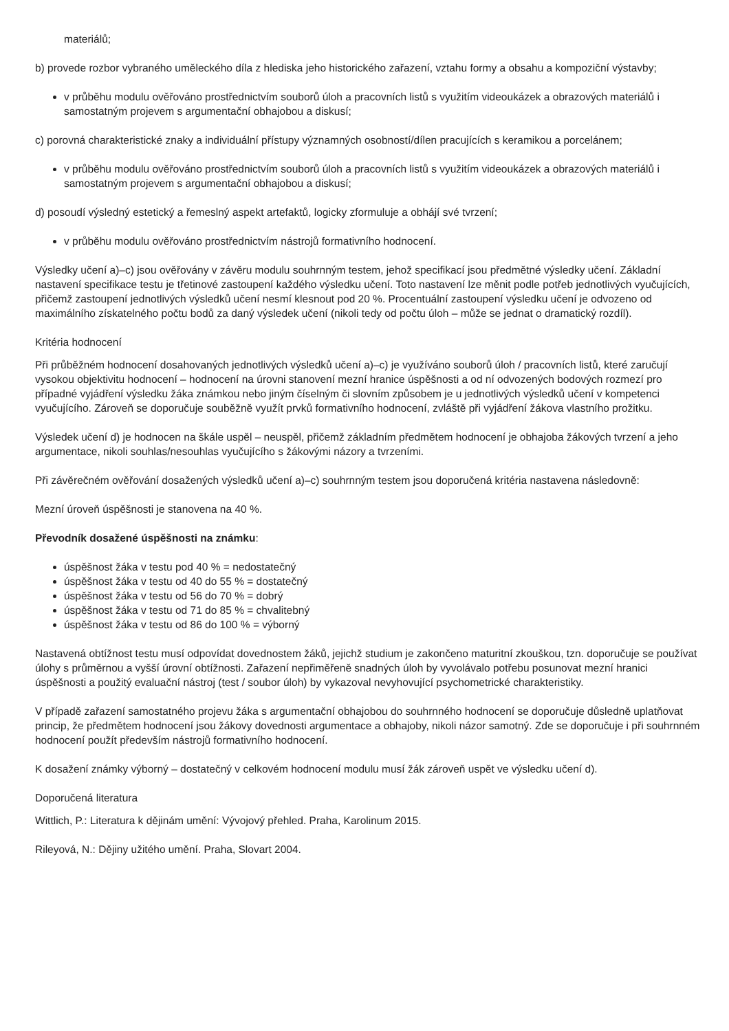materiálů;
b) provede rozbor vybraného uměleckého díla z hlediska jeho historického zařazení, vztahu formy a obsahu a kompoziční výstavby;
v průběhu modulu ověřováno prostřednictvím souborů úloh a pracovních listů s využitím videoukázek a obrazových materiálů i samostatným projevem s argumentační obhajobou a diskusí;
c) porovná charakteristické znaky a individuální přístupy významných osobností/dílen pracujících s keramikou a porcelánem;
v průběhu modulu ověřováno prostřednictvím souborů úloh a pracovních listů s využitím videoukázek a obrazových materiálů i samostatným projevem s argumentační obhajobou a diskusí;
d) posoudí výsledný estetický a řemeslný aspekt artefaktů, logicky zformuluje a obhájí své tvrzení;
v průběhu modulu ověřováno prostřednictvím nástrojů formativního hodnocení.
Výsledky učení a)–c) jsou ověřovány v závěru modulu souhrnným testem, jehož specifikací jsou předmětné výsledky učení. Základní nastavení specifikace testu je třetinové zastoupení každého výsledku učení. Toto nastavení lze měnit podle potřeb jednotlivých vyučujících, přičemž zastoupení jednotlivých výsledků učení nesmí klesnout pod 20 %. Procentuální zastoupení výsledku učení je odvozeno od maximálního získatelného počtu bodů za daný výsledek učení (nikoli tedy od počtu úloh – může se jednat o dramatický rozdíl).
Kritéria hodnocení
Při průběžném hodnocení dosahovaných jednotlivých výsledků učení a)–c) je využíváno souborů úloh / pracovních listů, které zaručují vysokou objektivitu hodnocení – hodnocení na úrovni stanovení mezní hranice úspěšnosti a od ní odvozených bodových rozmezí pro případné vyjádření výsledku žáka známkou nebo jiným číselným či slovním způsobem je u jednotlivých výsledků učení v kompetenci vyučujícího. Zároveň se doporučuje souběžně využít prvků formativního hodnocení, zvláště při vyjádření žákova vlastního prožitku.
Výsledek učení d) je hodnocen na škále uspěl – neuspěl, přičemž základním předmětem hodnocení je obhajoba žákových tvrzení a jeho argumentace, nikoli souhlas/nesouhlas vyučujícího s žákovými názory a tvrzeními.
Při závěrečném ověřování dosažených výsledků učení a)–c) souhrnným testem jsou doporučená kritéria nastavena následovně:
Mezní úroveň úspěšnosti je stanovena na 40 %.
Převodník dosažené úspěšnosti na známku:
úspěšnost žáka v testu pod 40 % = nedostatečný
úspěšnost žáka v testu od 40 do 55 % = dostatečný
úspěšnost žáka v testu od 56 do 70 % = dobrý
úspěšnost žáka v testu od 71 do 85 % = chvalitebný
úspěšnost žáka v testu od 86 do 100 % = výborný
Nastavená obtížnost testu musí odpovídat dovednostem žáků, jejichž studium je zakončeno maturitní zkouškou, tzn. doporučuje se používat úlohy s průměrnou a vyšší úrovní obtížnosti. Zařazení nepřiměřeně snadných úloh by vyvolávalo potřebu posunovat mezní hranici úspěšnosti a použitý evaluační nástroj (test / soubor úloh) by vykazoval nevyhovující psychometrické charakteristiky.
V případě zařazení samostatného projevu žáka s argumentační obhajobou do souhrnného hodnocení se doporučuje důsledně uplatňovat princip, že předmětem hodnocení jsou žákovy dovednosti argumentace a obhajoby, nikoli názor samotný. Zde se doporučuje i při souhrnném hodnocení použít především nástrojů formativního hodnocení.
K dosažení známky výborný – dostatečný v celkovém hodnocení modulu musí žák zároveň uspět ve výsledku učení d).
Doporučená literatura
Wittlich, P.: Literatura k dějinám umění: Vývojový přehled. Praha, Karolinum 2015.
Rileyová, N.: Dějiny užitého umění. Praha, Slovart 2004.